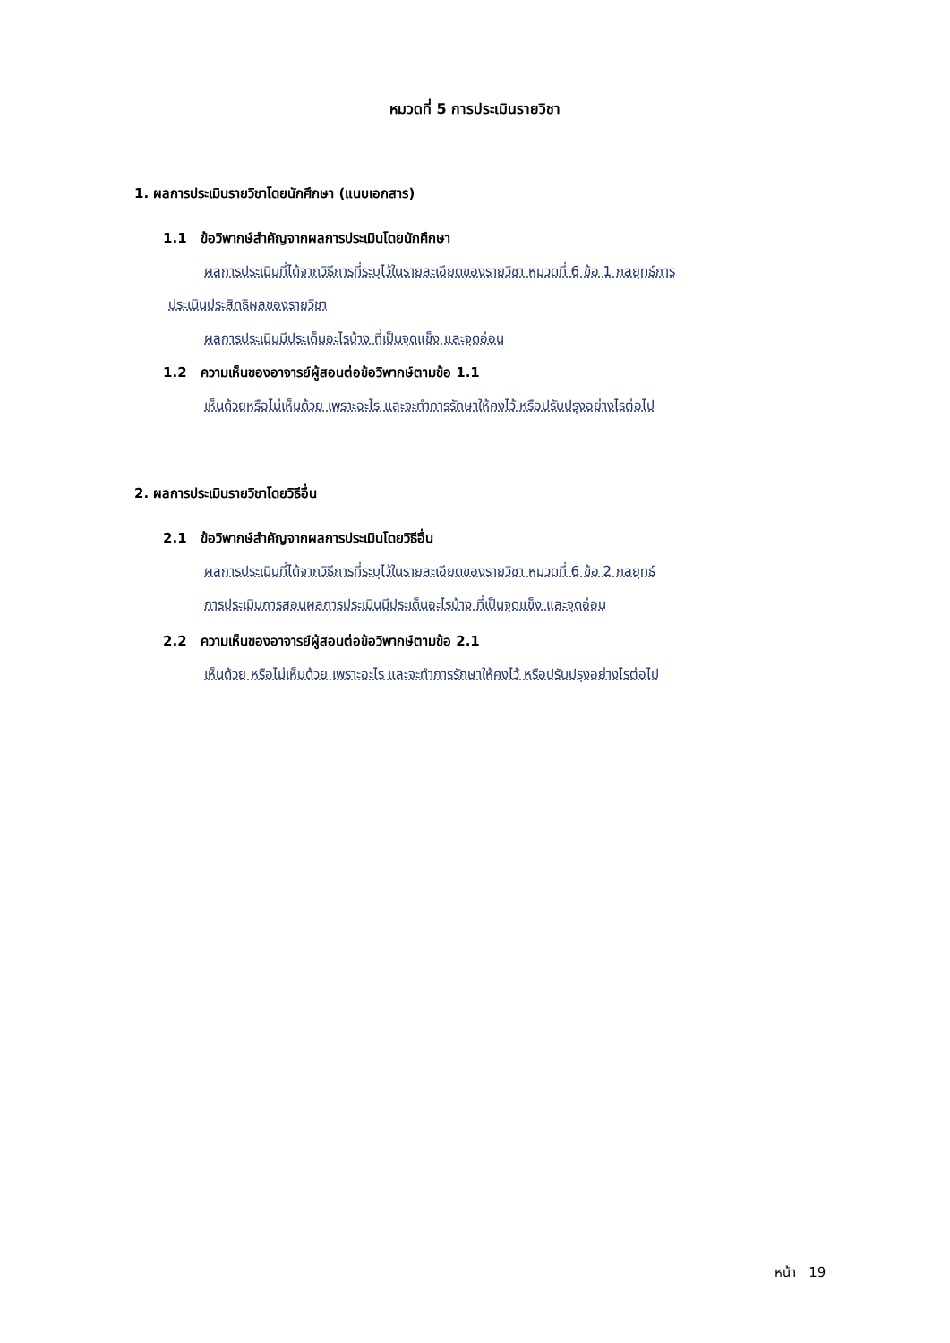หมวดที่ 5 การประเมินรายวิชา
1. ผลการประเมินรายวิชาโดยนักศึกษา (แนบเอกสาร)
1.1 ข้อวิพากษ์สำคัญจากผลการประเมินโดยนักศึกษา
ผลการประเมินที่ได้จากวิธีการที่ระบุไว้ในรายละเอียดของรายวิชา หมวดที่ 6 ข้อ 1 กลยุทธ์การ
ประเมินประสิทธิผลของรายวิชา
ผลการประเมินมีประเด็นอะไรบ้าง ที่เป็นจุดแข็ง และจุดอ่อน
1.2 ความเห็นของอาจารย์ผู้สอนต่อข้อวิพากษ์ตามข้อ 1.1
เห็นด้วยหรือไม่เห็นด้วย เพราะอะไร และจะทำการรักษาให้คงไว้ หรือปรับปรุงอย่างไรต่อไป
2. ผลการประเมินรายวิชาโดยวิธีอื่น
2.1 ข้อวิพากษ์สำคัญจากผลการประเมินโดยวิธีอื่น
ผลการประเมินที่ได้จากวิธีการที่ระบุไว้ในรายละเอียดของรายวิชา หมวดที่ 6 ข้อ 2 กลยุทธ์
การประเมินการสอนผลการประเมินมีประเด็นอะไรบ้าง ที่เป็นจุดแข็ง และจุดอ่อน
2.2 ความเห็นของอาจารย์ผู้สอนต่อข้อวิพากษ์ตามข้อ 2.1
เห็นด้วย หรือไม่เห็นด้วย เพราะอะไร และจะทำการรักษาให้คงไว้ หรือปรับปรุงอย่างไรต่อไป
หน้า 19